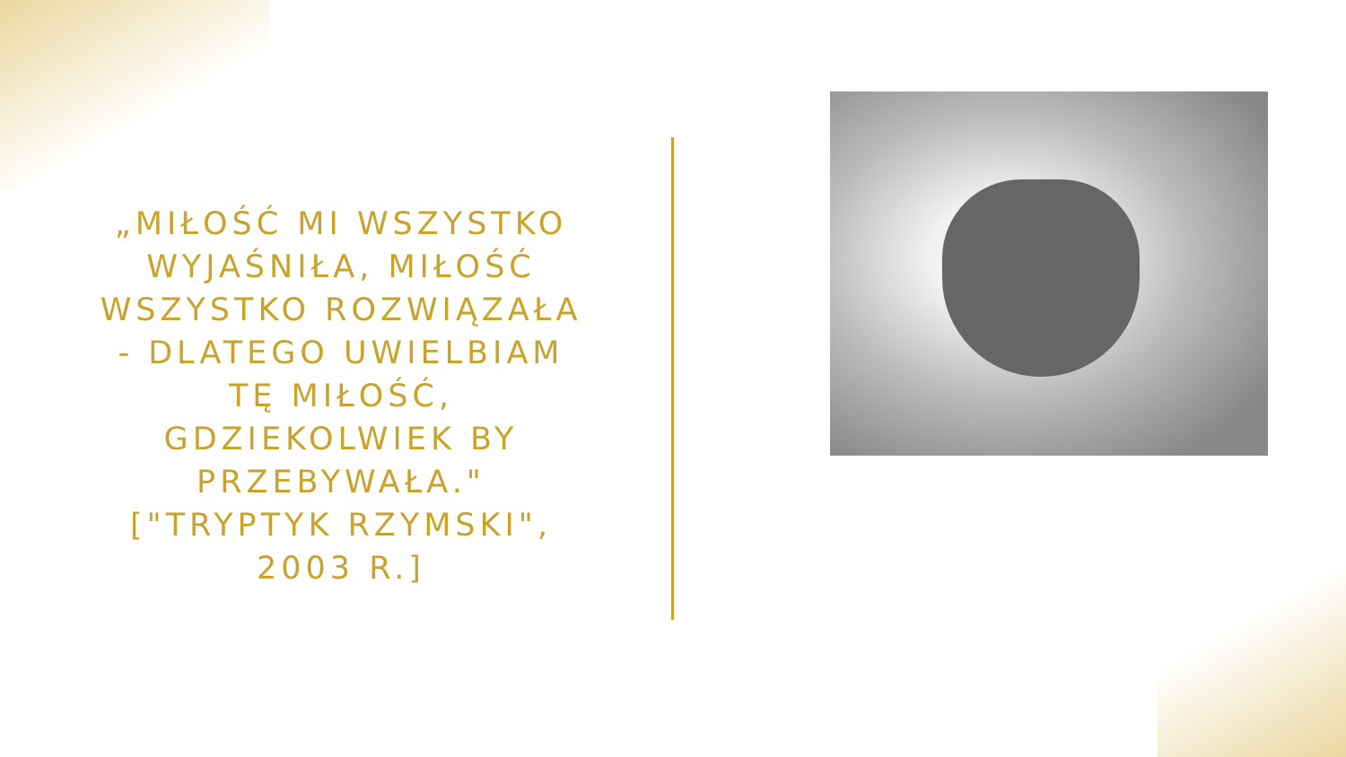„MIŁOŚĆ MI WSZYSTKO WYJAŚNIŁA, MIŁOŚĆ WSZYSTKO ROZWIĄZAŁA - DLATEGO UWIELBIAM TĘ MIŁOŚĆ, GDZIEKOLWIEK BY PRZEBYWAŁA." ["TRYPTYK RZYMSKI", 2003 R.]